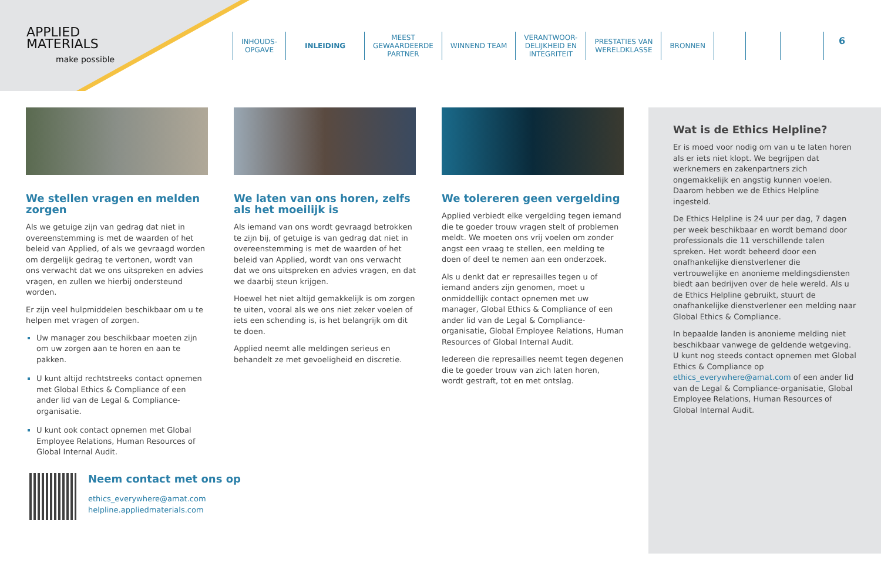APPLIED
MATERIALS
make possible
INHOUDS-
OPGAVE
INLEIDING MEEST
GEWAARDEERDE
PARTNER
WINNEND TEAM VERANTWOOR-
DELIJKHEID EN
INTEGRITEIT
PRESTATIES VAN
WERELDKLASSE
BRONNEN
6
We stellen vragen en melden zorgen
Als we getuige zijn van gedrag dat niet in overeenstemming is met de waarden of het beleid van Applied, of als we gevraagd worden om dergelijk gedrag te vertonen, wordt van ons verwacht dat we ons uitspreken en advies vragen, en zullen we hierbij ondersteund worden.
Er zijn veel hulpmiddelen beschikbaar om u te helpen met vragen of zorgen.
Uw manager zou beschikbaar moeten zijn om uw zorgen aan te horen en aan te pakken.
U kunt altijd rechtstreeks contact opnemen met Global Ethics & Compliance of een ander lid van de Legal & Compliance-organisatie.
U kunt ook contact opnemen met Global Employee Relations, Human Resources of Global Internal Audit.
We laten van ons horen, zelfs als het moeilijk is
Als iemand van ons wordt gevraagd betrokken te zijn bij, of getuige is van gedrag dat niet in overeenstemming is met de waarden of het beleid van Applied, wordt van ons verwacht dat we ons uitspreken en advies vragen, en dat we daarbij steun krijgen.
Hoewel het niet altijd gemakkelijk is om zorgen te uiten, vooral als we ons niet zeker voelen of iets een schending is, is het belangrijk om dit te doen.
Applied neemt alle meldingen serieus en behandelt ze met gevoeligheid en discretie.
We tolereren geen vergelding
Applied verbiedt elke vergelding tegen iemand die te goeder trouw vragen stelt of problemen meldt. We moeten ons vrij voelen om zonder angst een vraag te stellen, een melding te doen of deel te nemen aan een onderzoek.
Als u denkt dat er represailles tegen u of iemand anders zijn genomen, moet u onmiddellijk contact opnemen met uw manager, Global Ethics & Compliance of een ander lid van de Legal & Compliance-organisatie, Global Employee Relations, Human Resources of Global Internal Audit.
Iedereen die represailles neemt tegen degenen die te goeder trouw van zich laten horen, wordt gestraft, tot en met ontslag.
Wat is de Ethics Helpline?
Er is moed voor nodig om van u te laten horen als er iets niet klopt. We begrijpen dat werknemers en zakenpartners zich ongemakkelijk en angstig kunnen voelen. Daarom hebben we de Ethics Helpline ingesteld.
De Ethics Helpline is 24 uur per dag, 7 dagen per week beschikbaar en wordt bemand door professionals die 11 verschillende talen spreken. Het wordt beheerd door een onafhankelijke dienstverlener die vertrouwelijke en anonieme meldingsdiensten biedt aan bedrijven over de hele wereld. Als u de Ethics Helpline gebruikt, stuurt de onafhankelijke dienstverlener een melding naar Global Ethics & Compliance.
In bepaalde landen is anonieme melding niet beschikbaar vanwege de geldende wetgeving. U kunt nog steeds contact opnemen met Global Ethics & Compliance op ethics_everywhere@amat.com of een ander lid van de Legal & Compliance-organisatie, Global Employee Relations, Human Resources of Global Internal Audit.
Neem contact met ons op
ethics_everywhere@amat.com
helpline.appliedmaterials.com